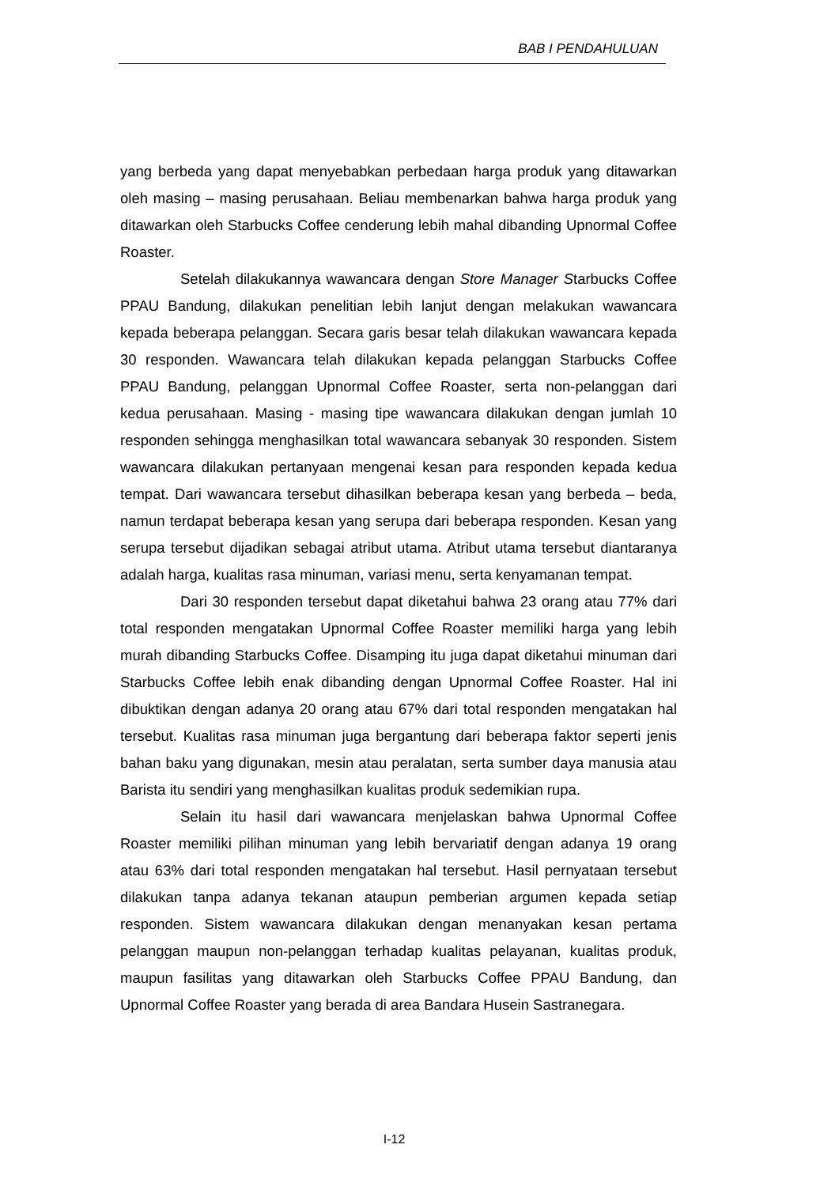BAB I PENDAHULUAN
yang berbeda yang dapat menyebabkan perbedaan harga produk yang ditawarkan oleh masing – masing perusahaan. Beliau membenarkan bahwa harga produk yang ditawarkan oleh Starbucks Coffee cenderung lebih mahal dibanding Upnormal Coffee Roaster.
Setelah dilakukannya wawancara dengan Store Manager Starbucks Coffee PPAU Bandung, dilakukan penelitian lebih lanjut dengan melakukan wawancara kepada beberapa pelanggan. Secara garis besar telah dilakukan wawancara kepada 30 responden. Wawancara telah dilakukan kepada pelanggan Starbucks Coffee PPAU Bandung, pelanggan Upnormal Coffee Roaster, serta non-pelanggan dari kedua perusahaan. Masing - masing tipe wawancara dilakukan dengan jumlah 10 responden sehingga menghasilkan total wawancara sebanyak 30 responden. Sistem wawancara dilakukan pertanyaan mengenai kesan para responden kepada kedua tempat. Dari wawancara tersebut dihasilkan beberapa kesan yang berbeda – beda, namun terdapat beberapa kesan yang serupa dari beberapa responden. Kesan yang serupa tersebut dijadikan sebagai atribut utama. Atribut utama tersebut diantaranya adalah harga, kualitas rasa minuman, variasi menu, serta kenyamanan tempat.
Dari 30 responden tersebut dapat diketahui bahwa 23 orang atau 77% dari total responden mengatakan Upnormal Coffee Roaster memiliki harga yang lebih murah dibanding Starbucks Coffee. Disamping itu juga dapat diketahui minuman dari Starbucks Coffee lebih enak dibanding dengan Upnormal Coffee Roaster. Hal ini dibuktikan dengan adanya 20 orang atau 67% dari total responden mengatakan hal tersebut. Kualitas rasa minuman juga bergantung dari beberapa faktor seperti jenis bahan baku yang digunakan, mesin atau peralatan, serta sumber daya manusia atau Barista itu sendiri yang menghasilkan kualitas produk sedemikian rupa.
Selain itu hasil dari wawancara menjelaskan bahwa Upnormal Coffee Roaster memiliki pilihan minuman yang lebih bervariatif dengan adanya 19 orang atau 63% dari total responden mengatakan hal tersebut. Hasil pernyataan tersebut dilakukan tanpa adanya tekanan ataupun pemberian argumen kepada setiap responden. Sistem wawancara dilakukan dengan menanyakan kesan pertama pelanggan maupun non-pelanggan terhadap kualitas pelayanan, kualitas produk, maupun fasilitas yang ditawarkan oleh Starbucks Coffee PPAU Bandung, dan Upnormal Coffee Roaster yang berada di area Bandara Husein Sastranegara.
I-12